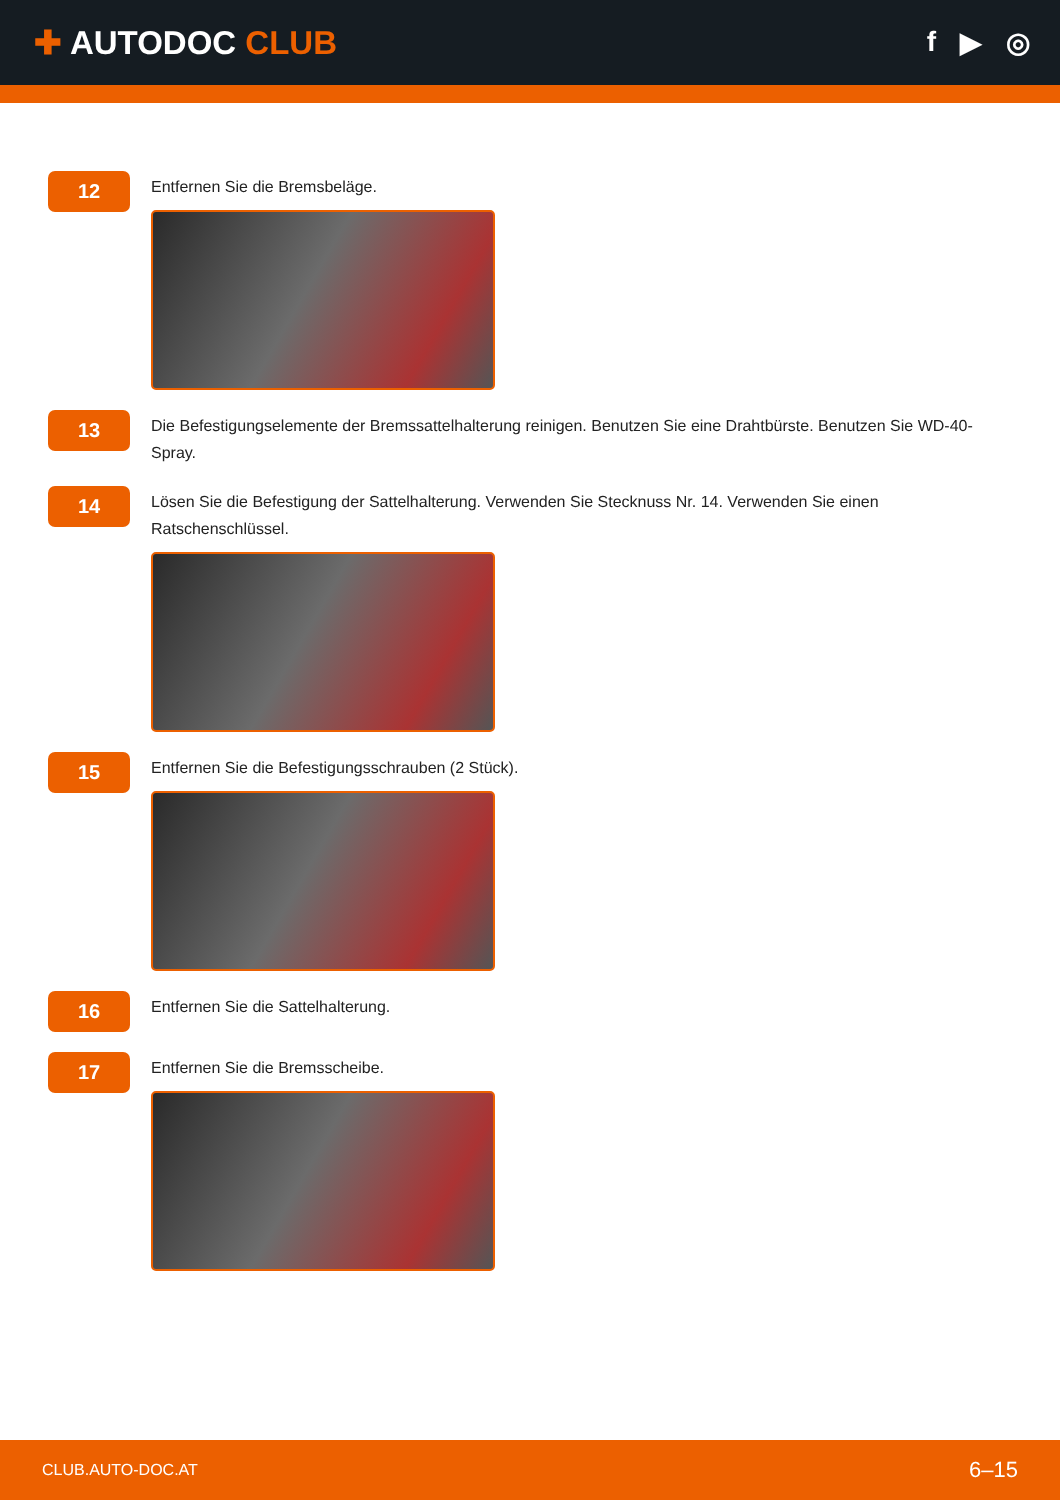✚ AUTODOC CLUB
f ▶ ◎
12
Entfernen Sie die Bremsbeläge.
13
Die Befestigungselemente der Bremssattelhalterung reinigen. Benutzen Sie eine Drahtbürste. Benutzen Sie WD-40-Spray.
14
Lösen Sie die Befestigung der Sattelhalterung. Verwenden Sie Stecknuss Nr. 14. Verwenden Sie einen Ratschenschlüssel.
15
Entfernen Sie die Befestigungsschrauben (2 Stück).
16
Entfernen Sie die Sattelhalterung.
17
Entfernen Sie die Bremsscheibe.
CLUB.AUTO-DOC.AT 6–15